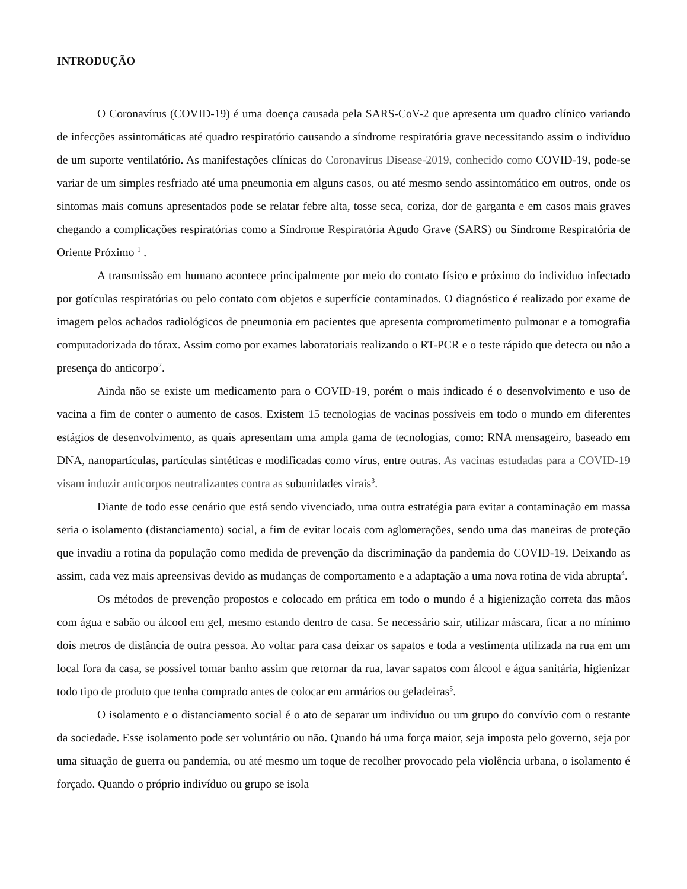INTRODUÇÃO
O Coronavírus (COVID-19) é uma doença causada pela SARS-CoV-2 que apresenta um quadro clínico variando de infecções assintomáticas até quadro respiratório causando a síndrome respiratória grave necessitando assim o indivíduo de um suporte ventilatório. As manifestações clínicas do Coronavirus Disease-2019, conhecido como COVID-19, pode-se variar de um simples resfriado até uma pneumonia em alguns casos, ou até mesmo sendo assintomático em outros, onde os sintomas mais comuns apresentados pode se relatar febre alta, tosse seca, coriza, dor de garganta e em casos mais graves chegando a complicações respiratórias como a Síndrome Respiratória Agudo Grave (SARS) ou Síndrome Respiratória de Oriente Próximo <sup>1</sup> .
A transmissão em humano acontece principalmente por meio do contato físico e próximo do indivíduo infectado por gotículas respiratórias ou pelo contato com objetos e superfície contaminados. O diagnóstico é realizado por exame de imagem pelos achados radiológicos de pneumonia em pacientes que apresenta comprometimento pulmonar e a tomografia computadorizada do tórax. Assim como por exames laboratoriais realizando o RT-PCR e o teste rápido que detecta ou não a presença do anticorpo<sup>2</sup>.
Ainda não se existe um medicamento para o COVID-19, porém o mais indicado é o desenvolvimento e uso de vacina a fim de conter o aumento de casos. Existem 15 tecnologias de vacinas possíveis em todo o mundo em diferentes estágios de desenvolvimento, as quais apresentam uma ampla gama de tecnologias, como: RNA mensageiro, baseado em DNA, nanopartículas, partículas sintéticas e modificadas como vírus, entre outras. As vacinas estudadas para a COVID-19 visam induzir anticorpos neutralizantes contra as subunidades virais<sup>3</sup>.
Diante de todo esse cenário que está sendo vivenciado, uma outra estratégia para evitar a contaminação em massa seria o isolamento (distanciamento) social, a fim de evitar locais com aglomerações, sendo uma das maneiras de proteção que invadiu a rotina da população como medida de prevenção da discriminação da pandemia do COVID-19. Deixando as assim, cada vez mais apreensivas devido as mudanças de comportamento e a adaptação a uma nova rotina de vida abrupta<sup>4</sup>.
Os métodos de prevenção propostos e colocado em prática em todo o mundo é a higienização correta das mãos com água e sabão ou álcool em gel, mesmo estando dentro de casa. Se necessário sair, utilizar máscara, ficar a no mínimo dois metros de distância de outra pessoa. Ao voltar para casa deixar os sapatos e toda a vestimenta utilizada na rua em um local fora da casa, se possível tomar banho assim que retornar da rua, lavar sapatos com álcool e água sanitária, higienizar todo tipo de produto que tenha comprado antes de colocar em armários ou geladeiras<sup>5</sup>.
O isolamento e o distanciamento social é o ato de separar um indivíduo ou um grupo do convívio com o restante da sociedade. Esse isolamento pode ser voluntário ou não. Quando há uma força maior, seja imposta pelo governo, seja por uma situação de guerra ou pandemia, ou até mesmo um toque de recolher provocado pela violência urbana, o isolamento é forçado. Quando o próprio indivíduo ou grupo se isola